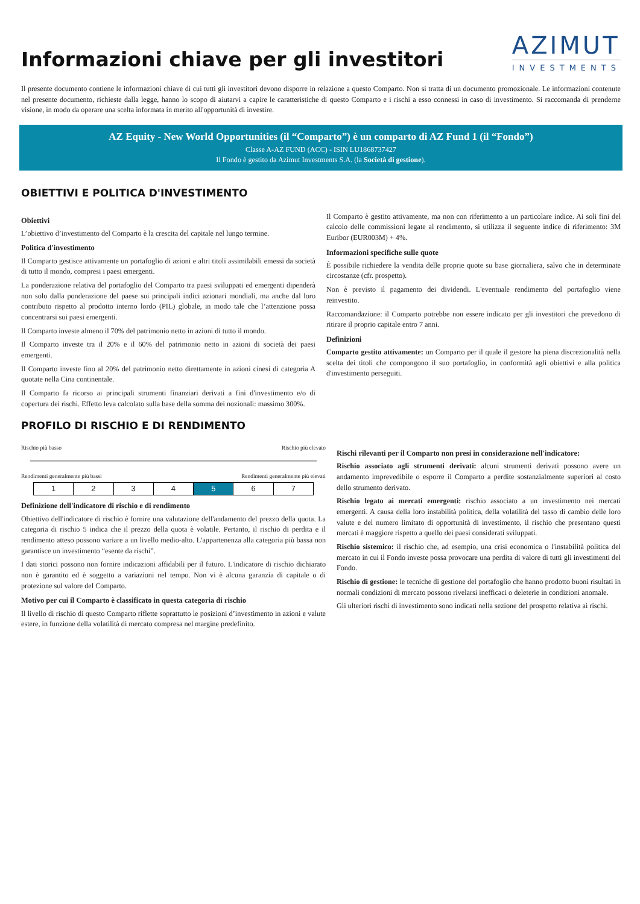Informazioni chiave per gli investitori
AZIMUT
INVESTMENTS
Il presente documento contiene le informazioni chiave di cui tutti gli investitori devono disporre in relazione a questo Comparto. Non si tratta di un documento promozionale. Le informazioni contenute nel presente documento, richieste dalla legge, hanno lo scopo di aiutarvi a capire le caratteristiche di questo Comparto e i rischi a esso connessi in caso di investimento. Si raccomanda di prenderne visione, in modo da operare una scelta informata in merito all'opportunità di investire.
AZ Equity - New World Opportunities (il “Comparto”) è un comparto di AZ Fund 1 (il “Fondo”)
Classe A-AZ FUND (ACC) - ISIN LU1868737427
Il Fondo è gestito da Azimut Investments S.A. (la Società di gestione).
OBIETTIVI E POLITICA D'INVESTIMENTO
Obiettivi
L’obiettivo d’investimento del Comparto è la crescita del capitale nel lungo termine.
Politica d'investimento
Il Comparto gestisce attivamente un portafoglio di azioni e altri titoli assimilabili emessi da società di tutto il mondo, compresi i paesi emergenti.
La ponderazione relativa del portafoglio del Comparto tra paesi sviluppati ed emergenti dipenderà non solo dalla ponderazione del paese sui principali indici azionari mondiali, ma anche dal loro contributo rispetto al prodotto interno lordo (PIL) globale, in modo tale che l’attenzione possa concentrarsi sui paesi emergenti.
Il Comparto investe almeno il 70% del patrimonio netto in azioni di tutto il mondo.
Il Comparto investe tra il 20% e il 60% del patrimonio netto in azioni di società dei paesi emergenti.
Il Comparto investe fino al 20% del patrimonio netto direttamente in azioni cinesi di categoria A quotate nella Cina continentale.
Il Comparto fa ricorso ai principali strumenti finanziari derivati a fini d'investimento e/o di copertura dei rischi. Effetto leva calcolato sulla base della somma dei nozionali: massimo 300%.
Il Comparto è gestito attivamente, ma non con riferimento a un particolare indice. Ai soli fini del calcolo delle commissioni legate al rendimento, si utilizza il seguente indice di riferimento: 3M Euribor (EUR003M) + 4%.
Informazioni specifiche sulle quote
È possibile richiedere la vendita delle proprie quote su base giornaliera, salvo che in determinate circostanze (cfr. prospetto).
Non è previsto il pagamento dei dividendi. L'eventuale rendimento del portafoglio viene reinvestito.
Raccomandazione: il Comparto potrebbe non essere indicato per gli investitori che prevedono di ritirare il proprio capitale entro 7 anni.
Definizioni
Comparto gestito attivamente: un Comparto per il quale il gestore ha piena discrezionalità nella scelta dei titoli che compongono il suo portafoglio, in conformità agli obiettivi e alla politica d'investimento perseguiti.
PROFILO DI RISCHIO E DI RENDIMENTO
Rischio più basso Rischio più elevato
Rendimenti generalmente più bassi Rendimenti generalmente più elevati
| 1 | 2 | 3 | 4 | 5 | 6 | 7 |
Definizione dell'indicatore di rischio e di rendimento
Obiettivo dell'indicatore di rischio è fornire una valutazione dell'andamento del prezzo della quota. La categoria di rischio 5 indica che il prezzo della quota è volatile. Pertanto, il rischio di perdita e il rendimento atteso possono variare a un livello medio-alto. L'appartenenza alla categoria più bassa non garantisce un investimento “esente da rischi”.
I dati storici possono non fornire indicazioni affidabili per il futuro. L'indicatore di rischio dichiarato non è garantito ed è soggetto a variazioni nel tempo. Non vi è alcuna garanzia di capitale o di protezione sul valore del Comparto.
Motivo per cui il Comparto è classificato in questa categoria di rischio
Il livello di rischio di questo Comparto riflette soprattutto le posizioni d’investimento in azioni e valute estere, in funzione della volatilità di mercato compresa nel margine predefinito.
Rischi rilevanti per il Comparto non presi in considerazione nell'indicatore:
Rischio associato agli strumenti derivati: alcuni strumenti derivati possono avere un andamento imprevedibile o esporre il Comparto a perdite sostanzialmente superiori al costo dello strumento derivato.
Rischio legato ai mercati emergenti: rischio associato a un investimento nei mercati emergenti. A causa della loro instabilità politica, della volatilità del tasso di cambio delle loro valute e del numero limitato di opportunità di investimento, il rischio che presentano questi mercati è maggiore rispetto a quello dei paesi considerati sviluppati.
Rischio sistemico: il rischio che, ad esempio, una crisi economica o l'instabilità politica del mercato in cui il Fondo investe possa provocare una perdita di valore di tutti gli investimenti del Fondo.
Rischio di gestione: le tecniche di gestione del portafoglio che hanno prodotto buoni risultati in normali condizioni di mercato possono rivelarsi inefficaci o deleterie in condizioni anomale.
Gli ulteriori rischi di investimento sono indicati nella sezione del prospetto relativa ai rischi.